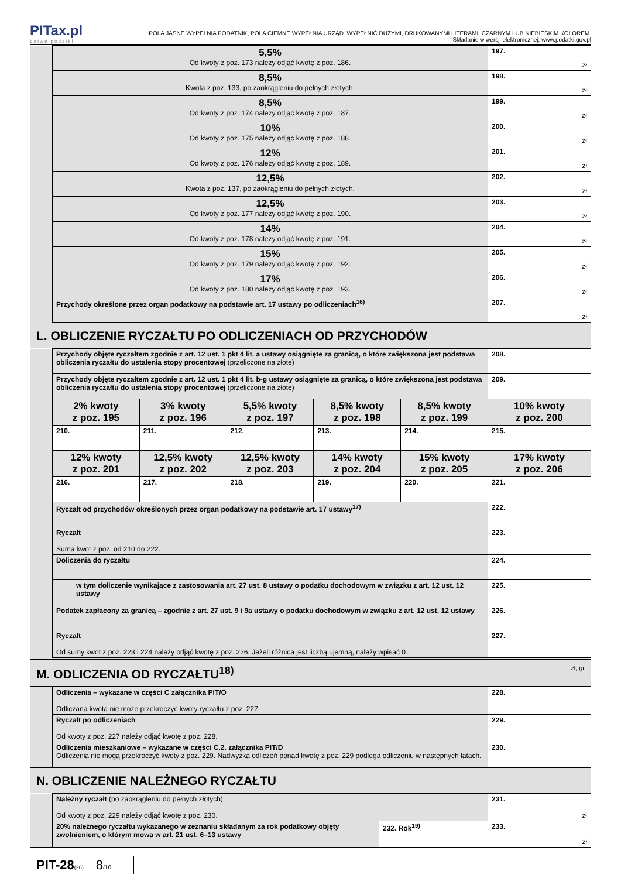PITax.pl
Łatwe podatki
POLA JASNE WYPEŁNIA PODATNIK, POLA CIEMNE WYPEŁNIA URZĄD. WYPEŁNIĆ DUŻYMI, DRUKOWANYMI LITERAMI, CZARNYM LUB NIEBIESKIM KOLOREM.
Składanie w wersji elektronicznej: www.podatki.gov.pl
| | 5,5% Od kwoty z poz. 173 należy odjąć kwotę z poz. 186. | 197. zł |
| | 8,5% Kwota z poz. 133, po zaokrągleniu do pełnych złotych. | 198. zł |
| | 8,5% Od kwoty z poz. 174 należy odjąć kwotę z poz. 187. | 199. zł |
| | 10% Od kwoty z poz. 175 należy odjąć kwotę z poz. 188. | 200. zł |
| | 12% Od kwoty z poz. 176 należy odjąć kwotę z poz. 189. | 201. zł |
| | 12,5% Kwota z poz. 137, po zaokrągleniu do pełnych złotych. | 202. zł |
| | 12,5% Od kwoty z poz. 177 należy odjąć kwotę z poz. 190. | 203. zł |
| | 14% Od kwoty z poz. 178 należy odjąć kwotę z poz. 191. | 204. zł |
| | 15% Od kwoty z poz. 179 należy odjąć kwotę z poz. 192. | 205. zł |
| | 17% Od kwoty z poz. 180 należy odjąć kwotę z poz. 193. | 206. zł |
| | Przychody określone przez organ podatkowy na podstawie art. 17 ustawy po odliczeniach<sup>16)</sup> | 207. zł |
L. OBLICZENIE RYCZAŁTU PO ODLICZENIACH OD PRZYCHODÓW
| | Przychody objęte ryczałtem zgodnie z art. 12 ust. 1 pkt 4 lit. a ustawy osiągnięte za granicą, o które zwiększona jest podstawa obliczenia ryczałtu do ustalenia stopy procentowej (przeliczone na złote) | | | | | 208. |
| | Przychody objęte ryczałtem zgodnie z art. 12 ust. 1 pkt 4 lit. b-g ustawy osiągnięte za granicą, o które zwiększona jest podstawa obliczenia ryczałtu do ustalenia stopy procentowej (przeliczone na złote) | | | | | 209. |
| | 2% kwoty z poz. 195 | 3% kwoty z poz. 196 | 5,5% kwoty z poz. 197 | 8,5% kwoty z poz. 198 | 8,5% kwoty z poz. 199 | 10% kwoty z poz. 200 |
| | 210. | 211. | 212. | 213. | 214. | 215. |
| | 12% kwoty z poz. 201 | 12,5% kwoty z poz. 202 | 12,5% kwoty z poz. 203 | 14% kwoty z poz. 204 | 15% kwoty z poz. 205 | 17% kwoty z poz. 206 |
| | 216. | 217. | 218. | 219. | 220. | 221. |
| | Ryczałt od przychodów określonych przez organ podatkowy na podstawie art. 17 ustawy<sup>17)</sup> | | | | | 222. |
| | Ryczałt Suma kwot z poz. od 210 do 222. | | | | | 223. |
| | Doliczenia do ryczałtu | | | | | 224. |
| | w tym doliczenie wynikające z zastosowania art. 27 ust. 8 ustawy o podatku dochodowym w związku z art. 12 ust. 12 ustawy | | | | | 225. |
| | Podatek zapłacony za granicą – zgodnie z art. 27 ust. 9 i 9a ustawy o podatku dochodowym w związku z art. 12 ust. 12 ustawy | | | | | 226. |
| | Ryczałt Od sumy kwot z poz. 223 i 224 należy odjąć kwotę z poz. 226. Jeżeli różnica jest liczbą ujemną, należy wpisać 0. | | | | | 227. |
M. ODLICZENIA OD RYCZAŁTU<sup>18)</sup> zł, gr
| | Odliczenia – wykazane w części C załącznika PIT/O Odliczana kwota nie może przekroczyć kwoty ryczałtu z poz. 227. | 228. |
| | Ryczałt po odliczeniach Od kwoty z poz. 227 należy odjąć kwotę z poz. 228. | 229. |
| | Odliczenia mieszkaniowe – wykazane w części C.2. załącznika PIT/D Odliczenia nie mogą przekroczyć kwoty z poz. 229. Nadwyżka odliczeń ponad kwotę z poz. 229 podlega odliczeniu w następnych latach. | 230. |
N. OBLICZENIE NALEŻNEGO RYCZAŁTU
| | Należny ryczałt (po zaokrągleniu do pełnych złotych) Od kwoty z poz. 229 należy odjąć kwotę z poz. 230. | | 231. zł |
| | 20% należnego ryczałtu wykazanego w zeznaniu składanym za rok podatkowy objęty zwolnieniem, o którym mowa w art. 21 ust. 6–13 ustawy | 232. Rok<sup>19)</sup> | 233. zł |
PIT-28(26)
8/10